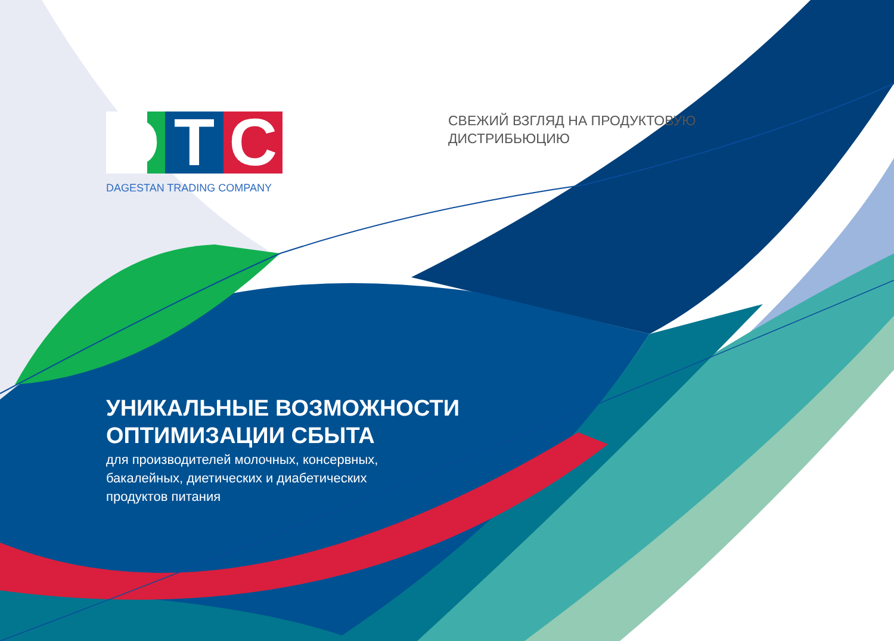D T C
DAGESTAN TRADING COMPANY
СВЕЖИЙ ВЗГЛЯД НА ПРОДУКТОВУЮ
ДИСТРИБЬЮЦИЮ
УНИКАЛЬНЫЕ ВОЗМОЖНОСТИ
ОПТИМИЗАЦИИ СБЫТА
для производителей молочных, консервных,
бакалейных, диетических и диабетических
продуктов питания